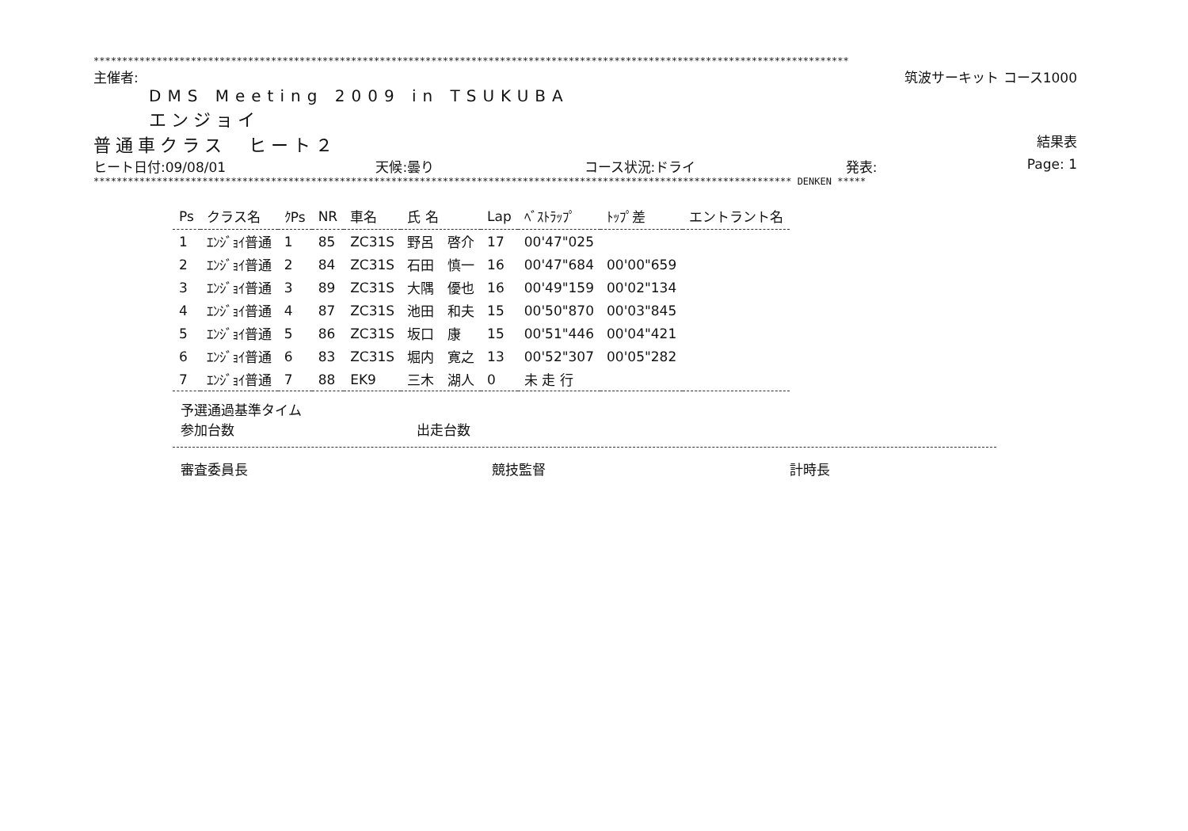************************************************************************************************************************************
主催者: 筑波サーキット コース1000
DMS Meeting 2009 in TSUKUBA
エンジョイ
普通車クラス　ヒート２ 結果表
ヒート日付:09/08/01 天候:曇り コース状況:ドライ 発表: Page: 1
************************************************************************************************************************** DENKEN *****
| Ps | クラス名 | ｸPs | NR | 車名 | 氏 名 | Lap | ﾍﾞｽﾄﾗｯﾌﾟ | ﾄｯﾌﾟ差 | エントラント名 |
| --- | --- | --- | --- | --- | --- | --- | --- | --- | --- |
| 1 | ｴﾝｼﾞｮｲ普通 | 1 | 85 | ZC31S | 野呂 啓介 | 17 | 00'47"025 | | |
| 2 | ｴﾝｼﾞｮｲ普通 | 2 | 84 | ZC31S | 石田 慎一 | 16 | 00'47"684 | 00'00"659 | |
| 3 | ｴﾝｼﾞｮｲ普通 | 3 | 89 | ZC31S | 大隅 優也 | 16 | 00'49"159 | 00'02"134 | |
| 4 | ｴﾝｼﾞｮｲ普通 | 4 | 87 | ZC31S | 池田 和夫 | 15 | 00'50"870 | 00'03"845 | |
| 5 | ｴﾝｼﾞｮｲ普通 | 5 | 86 | ZC31S | 坂口 康 | 15 | 00'51"446 | 00'04"421 | |
| 6 | ｴﾝｼﾞｮｲ普通 | 6 | 83 | ZC31S | 堀内 寛之 | 13 | 00'52"307 | 00'05"282 | |
| 7 | ｴﾝｼﾞｮｲ普通 | 7 | 88 | EK9 | 三木 湖人 | 0 | 未 走 行 | | |
予選通過基準タイム
参加台数 出走台数
審査委員長 競技監督 計時長